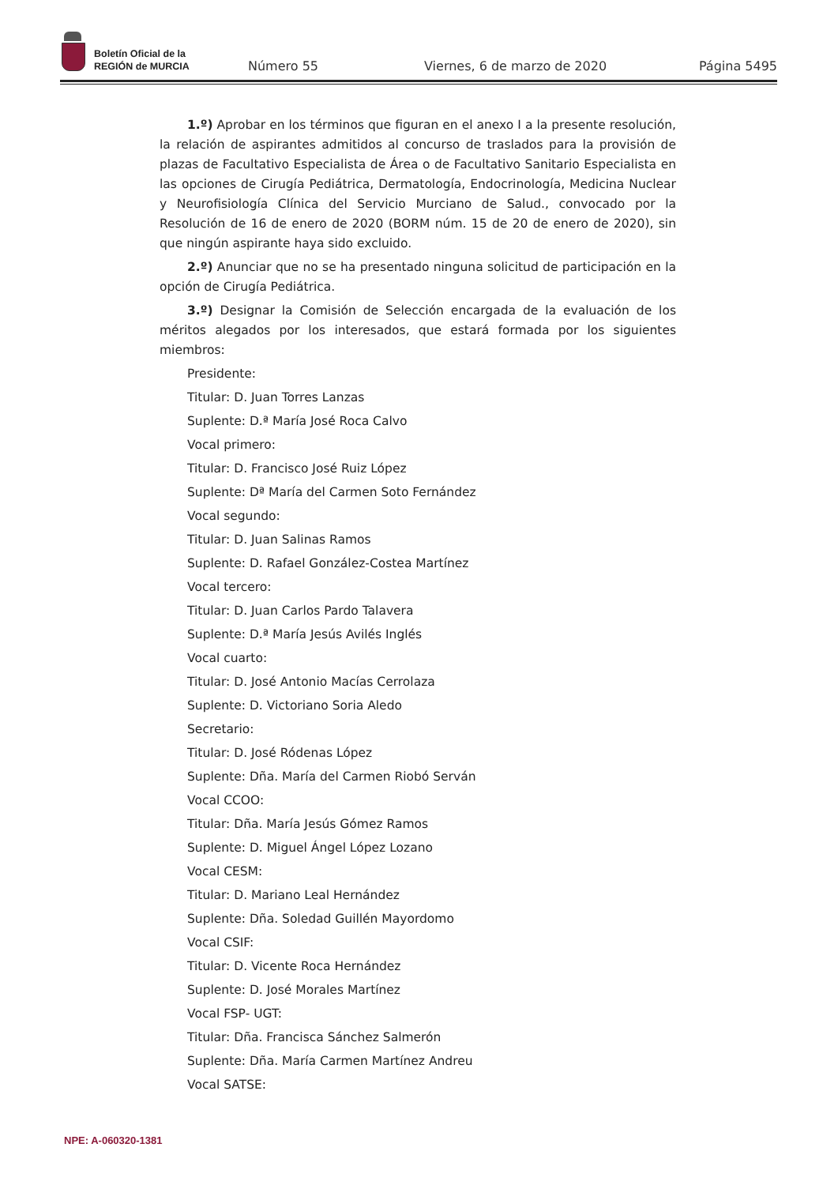Boletín Oficial de la
REGIÓN de MURCIA
Número 55 Viernes, 6 de marzo de 2020 Página 5495
1.º) Aprobar en los términos que figuran en el anexo I a la presente resolución, la relación de aspirantes admitidos al concurso de traslados para la provisión de plazas de Facultativo Especialista de Área o de Facultativo Sanitario Especialista en las opciones de Cirugía Pediátrica, Dermatología, Endocrinología, Medicina Nuclear y Neurofisiología Clínica del Servicio Murciano de Salud., convocado por la Resolución de 16 de enero de 2020 (BORM núm. 15 de 20 de enero de 2020), sin que ningún aspirante haya sido excluido.
2.º) Anunciar que no se ha presentado ninguna solicitud de participación en la opción de Cirugía Pediátrica.
3.º) Designar la Comisión de Selección encargada de la evaluación de los méritos alegados por los interesados, que estará formada por los siguientes miembros:
Presidente:
Titular: D. Juan Torres Lanzas
Suplente: D.ª María José Roca Calvo
Vocal primero:
Titular: D. Francisco José Ruiz López
Suplente: Dª María del Carmen Soto Fernández
Vocal segundo:
Titular: D. Juan Salinas Ramos
Suplente: D. Rafael González-Costea Martínez
Vocal tercero:
Titular: D. Juan Carlos Pardo Talavera
Suplente: D.ª María Jesús Avilés Inglés
Vocal cuarto:
Titular: D. José Antonio Macías Cerrolaza
Suplente: D. Victoriano Soria Aledo
Secretario:
Titular: D. José Ródenas López
Suplente: Dña. María del Carmen Riobó Serván
Vocal CCOO:
Titular: Dña. María Jesús Gómez Ramos
Suplente: D. Miguel Ángel López Lozano
Vocal CESM:
Titular: D. Mariano Leal Hernández
Suplente: Dña. Soledad Guillén Mayordomo
Vocal CSIF:
Titular: D. Vicente Roca Hernández
Suplente: D. José Morales Martínez
Vocal FSP- UGT:
Titular: Dña. Francisca Sánchez Salmerón
Suplente: Dña. María Carmen Martínez Andreu
Vocal SATSE:
NPE: A-060320-1381